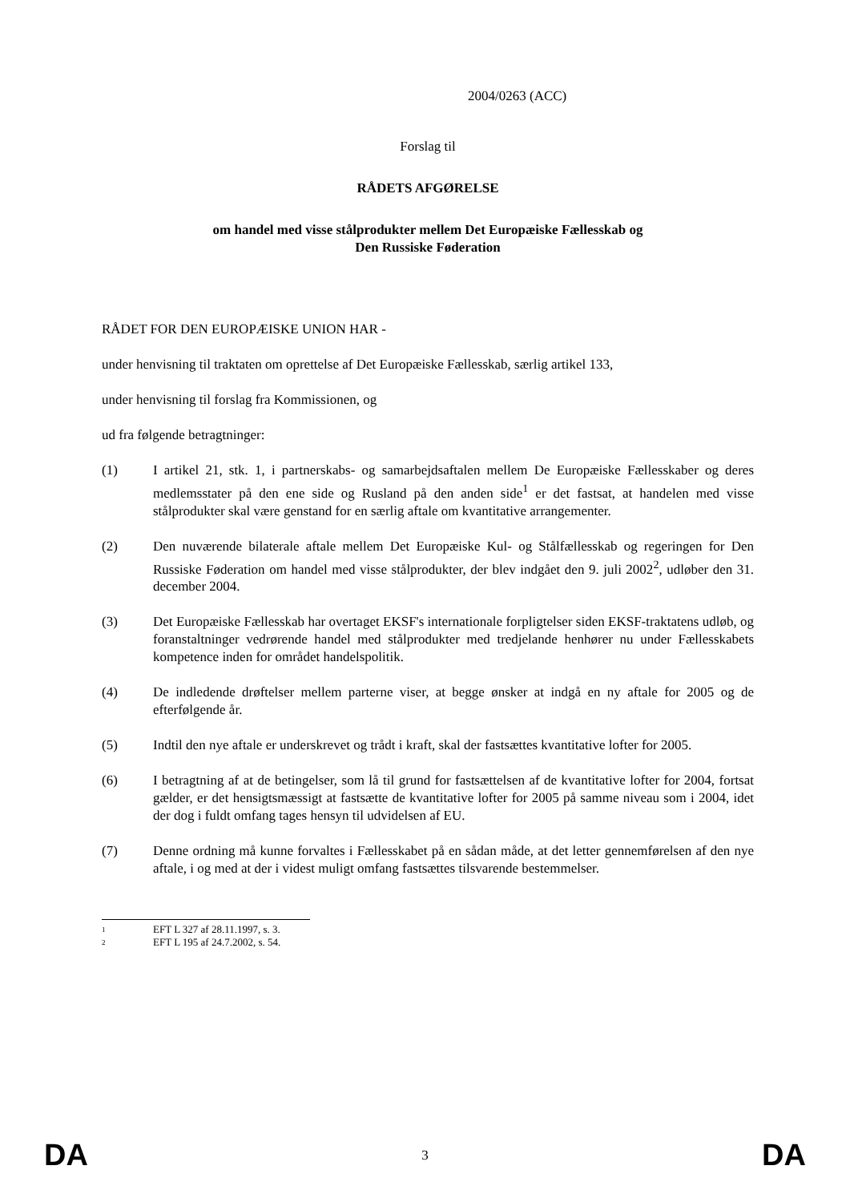2004/0263 (ACC)
Forslag til
RÅDETS AFGØRELSE
om handel med visse stålprodukter mellem Det Europæiske Fællesskab og
Den Russiske Føderation
RÅDET FOR DEN EUROPÆISKE UNION HAR -
under henvisning til traktaten om oprettelse af Det Europæiske Fællesskab, særlig artikel 133,
under henvisning til forslag fra Kommissionen, og
ud fra følgende betragtninger:
(1) I artikel 21, stk. 1, i partnerskabs- og samarbejdsaftalen mellem De Europæiske Fællesskaber og deres medlemsstater på den ene side og Rusland på den anden side<sup>1</sup> er det fastsat, at handelen med visse stålprodukter skal være genstand for en særlig aftale om kvantitative arrangementer.
(2) Den nuværende bilaterale aftale mellem Det Europæiske Kul- og Stålfællesskab og regeringen for Den Russiske Føderation om handel med visse stålprodukter, der blev indgået den 9. juli 2002<sup>2</sup>, udløber den 31. december 2004.
(3) Det Europæiske Fællesskab har overtaget EKSF's internationale forpligtelser siden EKSF-traktatens udløb, og foranstaltninger vedrørende handel med stålprodukter med tredjelande henhører nu under Fællesskabets kompetence inden for området handelspolitik.
(4) De indledende drøftelser mellem parterne viser, at begge ønsker at indgå en ny aftale for 2005 og de efterfølgende år.
(5) Indtil den nye aftale er underskrevet og trådt i kraft, skal der fastsættes kvantitative lofter for 2005.
(6) I betragtning af at de betingelser, som lå til grund for fastsættelsen af de kvantitative lofter for 2004, fortsat gælder, er det hensigtsmæssigt at fastsætte de kvantitative lofter for 2005 på samme niveau som i 2004, idet der dog i fuldt omfang tages hensyn til udvidelsen af EU.
(7) Denne ordning må kunne forvaltes i Fællesskabet på en sådan måde, at det letter gennemførelsen af den nye aftale, i og med at der i videst muligt omfang fastsættes tilsvarende bestemmelser.
1 EFT L 327 af 28.11.1997, s. 3.
2 EFT L 195 af 24.7.2002, s. 54.
DA 3 DA